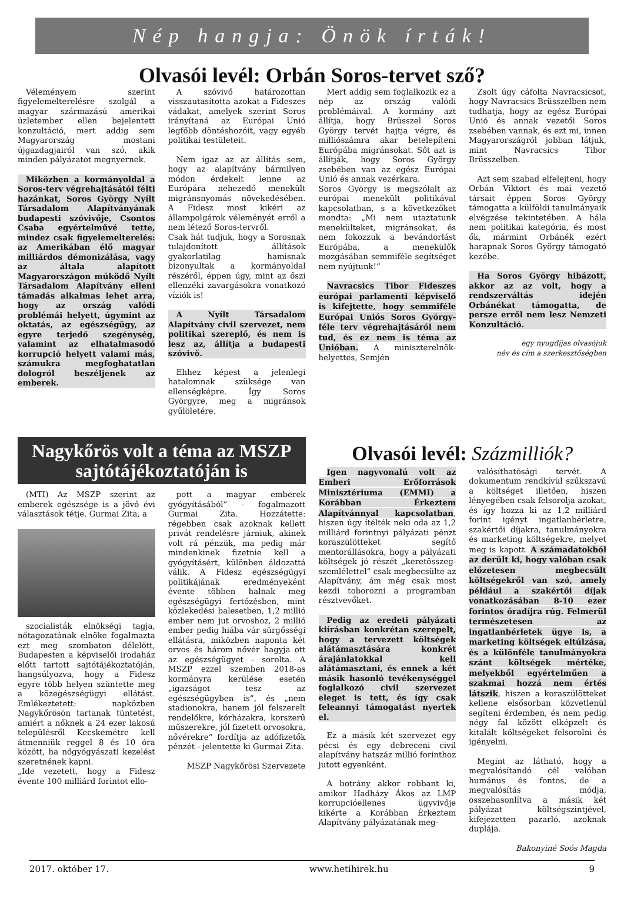Nép hangja: Önök írták!
Olvasói levél: Orbán Soros-tervet sző?
Véleményem szerint figyelemelterelésre szolgál a magyar származású amerikai üzletember ellen bejelentett konzultáció, mert addig sem Magyarország mostani újgazdagjairól van szó, akik minden pályázatot megnyernek.
Miközben a kormányoldal a Soros-terv végrehajtásától félti hazánkat, Soros György Nyílt Társadalom Alapítványának budapesti szóvivője, Csontos Csaba egyértelművé tette, mindez csak figyelemelterelés: az Amerikában élő magyar milliárdos démonizálása, vagy az általa alapított Magyarországon működő Nyílt Társadalom Alapítvány elleni támadás alkalmas lehet arra, hogy az ország valódi problémái helyett, úgymint az oktatás, az egészségügy, az egyre terjedő szegénység, valamint az elhatalmasodó korrupció helyett valami más, számukra megfoghatatlan dologról beszéljenek az emberek.
A szóvivő határozottan visszautasította azokat a Fideszes vádakat, amelyek szerint Soros irányítaná az Európai Unió legfőbb döntéshozóit, vagy egyéb politikai testületeit.
Nem igaz az az állítás sem, hogy az alapítvány bármilyen módon érdekelt lenne az Európára nehezedő menekült migránsnyomás növekedésében. A Fidesz most kikéri az állampolgárok véleményét erről a nem létező Soros-tervről.
Csak hát tudjuk, hogy a Sorosnak tulajdonított állítások gyakorlatilag hamisnak bizonyultak a kormányoldal részéről, éppen úgy, mint az őszi ellenzéki zavargásokra vonatkozó víziók is!
A Nyílt Társadalom Alapítvány civil szervezet, nem politikai szereplő, és nem is lesz az, állítja a budapesti szóvivő.
Ehhez képest a jelenlegi hatalomnak szüksége van ellenségképre. Így Soros Györgyre, meg a migránsok gyűlöletére.
Mert addig sem foglalkozik ez a nép az ország valódi problémáival. A kormány azt állítja, hogy Brüsszel Soros György tervét hajtja végre, és milliószámra akar betelepíteni Európába migránsokat. Sőt azt is állítják, hogy Soros György zsebében van az egész Európai Unió és annak vezérkara.
Soros György is megszólalt az európai menekült politikával kapcsolatban, s a következőket mondta: „Mi nem utaztatunk menekülteket, migránsokat, és nem fokozzuk a bevándorlást Európába, a menekülők mozgásában semmiféle segítséget nem nyújtunk!”
Navracsics Tibor Fideszes európai parlamenti képviselő is kifejtette, hogy semmiféle Európai Uniós Soros György-féle terv végrehajtásáról nem tud, és ez nem is téma az Unióban. A miniszterelnök-helyettes, Semjén
Zsolt úgy cáfolta Navracsicsot, hogy Navracsics Brüsszelben nem tudhatja, hogy az egész Európai Unió és annak vezetői Soros zsebében vannak, és ezt mi, innen Magyarországról jobban látjuk, mint Navracsics Tibor Brüsszelben.
Azt sem szabad elfelejteni, hogy Orbán Viktort és mai vezető társait éppen Soros György támogatta a külföldi tanulmányaik elvégzése tekintetében. A hála nem politikai kategória, és most ők, mármint Orbánék ezért harapnak Soros György támogató kezébe.
Ha Soros György hibázott, akkor az az volt, hogy a rendszerváltás idején Orbánékat támogatta, de persze erről nem lesz Nemzeti Konzultáció.
egy nyugdíjas olvasójuk
név és cím a szerkesztőségben
Nagykőrös volt a téma az MSZP sajtótájékoztatóján is
(MTI) Az MSZP szerint az emberek egészsége is a jövő évi választások tétje. Gurmai Zita, a
szocialisták elnökségi tagja, nőtagozatának elnöke fogalmazta ezt meg szombaton délelőtt, Budapesten a képviselői irodaház előtt tartott sajtótájékoztatóján, hangsúlyozva, hogy a Fidesz egyre több helyen szüntette meg a közegészségügyi ellátást. Emlékeztetett: napközben Nagykőrösön tartanak tüntetést, amiért a nőknek a 24 ezer lakosú településről Kecskemétre kell átmenniük reggel 8 és 10 óra között, ha nőgyógyászati kezelést szeretnének kapni.
„Ide vezetett, hogy a Fidesz évente 100 milliárd forintot ello-
pott a magyar emberek gyógyításából” - fogalmazott Gurmai Zita. Hozzátette: régebben csak azoknak kellett privát rendelésre járniuk, akinek volt rá pénzük, ma pedig már mindenkinek fizetnie kell a gyógyításért, különben áldozattá válik. A Fidesz egészségügyi politikájának eredményeként évente többen halnak meg egészségügyi fertőzésben, mint közlekedési balesetben, 1,2 millió ember nem jut orvoshoz, 2 millió ember pedig hiába vár sürgősségi ellátásra, miközben naponta két orvos és három nővér hagyja ott az egészségügyet - sorolta. A MSZP ezzel szemben 2018-as kormányra kerülése esetén „igazságot tesz az egészségügyben is”, és „nem stadionokra, hanem jól felszerelt rendelőkre, kórházakra, korszerű műszerekre, jól fizetett orvosokra, nővérekre” fordítja az adófizetők pénzét - jelentette ki Gurmai Zita.
MSZP Nagykőrösi Szervezete
Olvasói levél: Százmilliók?
Igen nagyvonalú volt az Emberi Erőforrások Minisztériuma (EMMI) a Korábban Érkeztem Alapítvánnyal kapcsolatban, hiszen úgy ítélték neki oda az 1,2 milliárd forintnyi pályázati pénzt koraszülötteket segítő mentorállásokra, hogy a pályázati költségek jó részét „keretösszeg-szemlélettel” csak megbecsülte az Alapítvány, ám még csak most kezdi toborozni a programban résztvevőket.
Pedig az eredeti pályázati kiírásban konkrétan szerepelt, hogy a tervezett költségek alátámasztására konkrét árajánlatokkal kell alátámasztani, és ennek a két másik hasonló tevékenységgel foglalkozó civil szervezet eleget is tett, és így csak feleannyi támogatást nyertek el.
Ez a másik két szervezet egy pécsi és egy debreceni civil alapítvány hatszáz millió forinthoz jutott egyenként.
A botrány akkor robbant ki, amikor Hadházy Ákos az LMP korrupcióellenes ügyvivője kikérte a Korábban Érkeztem Alapítvány pályázatának meg-
valósíthatósági tervét. A dokumentum rendkívül szűkszavú a költséget illetően, hiszen lényegében csak felsorolja azokat, és így hozza ki az 1,2 milliárd forint igényt ingatlanbérletre, szakértői díjakra, tanulmányokra és marketing költségekre, melyet meg is kapott. A számadatokból az derült ki, hogy valóban csak előzetesen megbecsült költségekről van szó, amely például a szakértői díjak vonatkozásában 8-10 ezer forintos óradíjra rúg. Felmerül természetesen az ingatlanbérletek ügye is, a marketing költségek eltúlzása, és a különféle tanulmányokra szánt költségek mértéke, melyekből egyértelműen a szakmai hozzá nem értés látszik, hiszen a koraszülötteket kellene elsősorban közvetlenül segíteni érdemben, és nem pedig négy fal között elképzelt és kitalált költségeket felsorolni és igényelni.
Megint az látható, hogy a megvalósítandó cél valóban humánus és fontos, de a megvalósítás módja, összehasonlítva a másik két pályázat költségszintjével, kifejezetten pazarló, azoknak duplája.
Bakonyiné Soós Magda
2017. október 17. www.hetihirek.hu 9